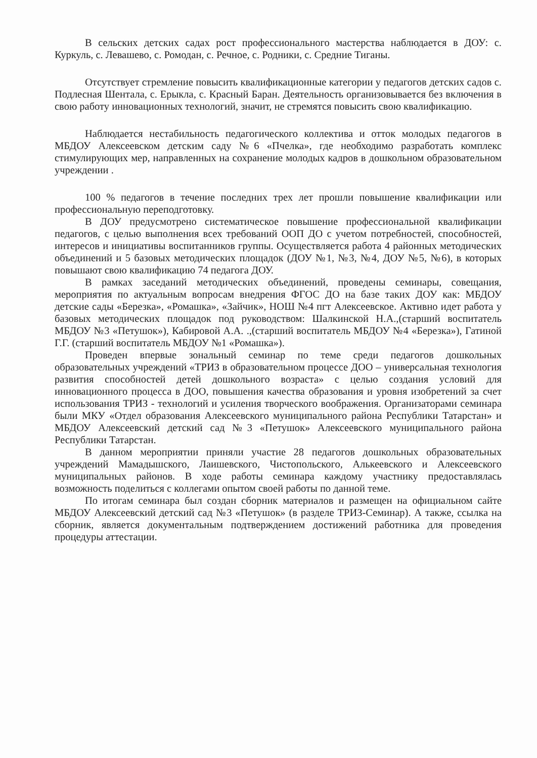В сельских детских садах рост профессионального мастерства наблюдается в ДОУ: с. Куркуль, с. Левашево, с. Ромодан, с. Речное, с. Родники, с. Средние Тиганы.
Отсутствует стремление повысить квалификационные категории у педагогов детских садов с. Подлесная Шентала, с. Ерыкла, с. Красный Баран. Деятельность организовывается без включения в свою работу инновационных технологий, значит, не стремятся повысить свою квалификацию.
Наблюдается нестабильность педагогического коллектива и отток молодых педагогов в МБДОУ Алексеевском детским саду №6 «Пчелка», где необходимо разработать комплекс стимулирующих мер, направленных на сохранение молодых кадров в дошкольном образовательном учреждении .
100 % педагогов в течение последних трех лет прошли повышение квалификации или профессиональную переподготовку.
В ДОУ предусмотрено систематическое повышение профессиональной квалификации педагогов, с целью выполнения всех требований ООП ДО с учетом потребностей, способностей, интересов и инициативы воспитанников группы. Осуществляется работа 4 районных методических объединений и 5 базовых методических площадок (ДОУ №1, №3, №4, ДОУ №5, №6), в которых повышают свою квалификацию 74 педагога ДОУ.
В рамках заседаний методических объединений, проведены семинары, совещания, мероприятия по актуальным вопросам внедрения ФГОС ДО на базе таких ДОУ как: МБДОУ детские сады «Березка», «Ромашка», «Зайчик», НОШ №4 пгт Алексеевское. Активно идет работа у базовых методических площадок под руководством: Шалкинской Н.А.,(старший воспитатель МБДОУ №3 «Петушок»), Кабировой А.А. .,(старший воспитатель МБДОУ №4 «Березка»), Гатиной Г.Г. (старший воспитатель МБДОУ №1 «Ромашка»).
Проведен впервые зональный семинар по теме среди педагогов дошкольных образовательных учреждений «ТРИЗ в образовательном процессе ДОО – универсальная технология развития способностей детей дошкольного возраста» с целью создания условий для инновационного процесса в ДОО, повышения качества образования и уровня изобретений за счет использования ТРИЗ - технологий и усиления творческого воображения. Организаторами семинара были МКУ «Отдел образования Алексеевского муниципального района Республики Татарстан» и МБДОУ Алексеевский детский сад №3 «Петушок» Алексеевского муниципального района Республики Татарстан.
В данном мероприятии приняли участие 28 педагогов дошкольных образовательных учреждений Мамадышского, Лаишевского, Чистопольского, Алькеевского и Алексеевского муниципальных районов. В ходе работы семинара каждому участнику предоставлялась возможность поделиться с коллегами опытом своей работы по данной теме.
По итогам семинара был создан сборник материалов и размещен на официальном сайте МБДОУ Алексеевский детский сад №3 «Петушок» (в разделе ТРИЗ-Семинар). А также, ссылка на сборник, является документальным подтверждением достижений работника для проведения процедуры аттестации.